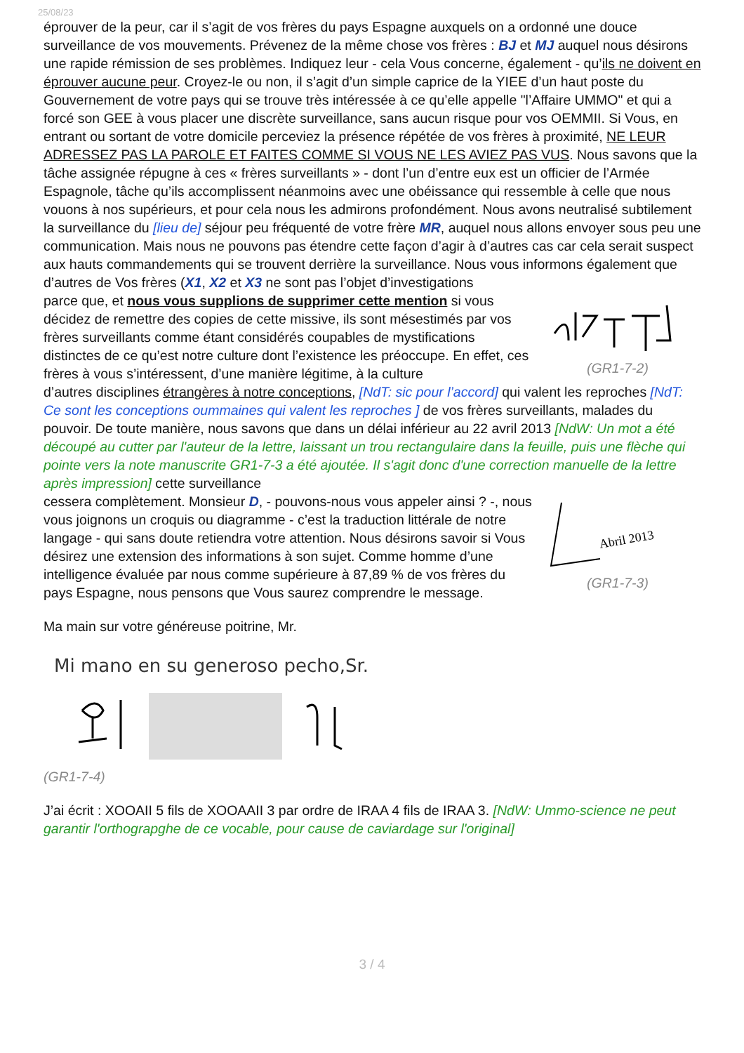25/08/23
éprouver de la peur, car il s’agit de vos frères du pays Espagne auxquels on a ordonné une douce surveillance de vos mouvements. Prévenez de la même chose vos frères : BJ et MJ auquel nous désirons une rapide rémission de ses problèmes. Indiquez leur - cela Vous concerne, également - qu’ils ne doivent en éprouver aucune peur. Croyez-le ou non, il s’agit d’un simple caprice de la YIEE d’un haut poste du Gouvernement de votre pays qui se trouve très intéressée à ce qu’elle appelle "l’Affaire UMMO" et qui a forcé son GEE à vous placer une discrète surveillance, sans aucun risque pour vos OEMMII. Si Vous, en entrant ou sortant de votre domicile perceviez la présence répétée de vos frères à proximité, NE LEUR ADRESSEZ PAS LA PAROLE ET FAITES COMME SI VOUS NE LES AVIEZ PAS VUS. Nous savons que la tâche assignée répugne à ces « frères surveillants » - dont l’un d’entre eux est un officier de l’Armée Espagnole, tâche qu’ils accomplissent néanmoins avec une obéissance qui ressemble à celle que nous vouons à nos supérieurs, et pour cela nous les admirons profondément. Nous avons neutralisé subtilement la surveillance du [lieu de] séjour peu fréquenté de votre frère MR, auquel nous allons envoyer sous peu une communication. Mais nous ne pouvons pas étendre cette façon d’agir à d’autres cas car cela serait suspect aux hauts commandements qui se trouvent derrière la surveillance. Nous vous informons également que d’autres de Vos frères (X1, X2 et X3 ne sont pas l’objet d’investigations
parce que, et nous vous supplions de supprimer cette mention si vous décidez de remettre des copies de cette missive, ils sont mésestimés par vos frères surveillants comme étant considérés coupables de mystifications distinctes de ce qu’est notre culture dont l’existence les préoccupe. En effet, ces frères à vous s’intéressent, d’une manière légitime, à la culture
(GR1-7-2)
d’autres disciplines étrangères à notre conceptions, [NdT: sic pour l’accord] qui valent les reproches [NdT: Ce sont les conceptions oummaines qui valent les reproches ] de vos frères surveillants, malades du pouvoir. De toute manière, nous savons que dans un délai inférieur au 22 avril 2013 [NdW: Un mot a été découpé au cutter par l'auteur de la lettre, laissant un trou rectangulaire dans la feuille, puis une flèche qui pointe vers la note manuscrite GR1-7-3 a été ajoutée. Il s'agit donc d'une correction manuelle de la lettre après impression] cette surveillance
cessera complètement. Monsieur D, - pouvons-nous vous appeler ainsi ? -, nous vous joignons un croquis ou diagramme - c’est la traduction littérale de notre langage - qui sans doute retiendra votre attention. Nous désirons savoir si Vous désirez une extension des informations à son sujet. Comme homme d’une intelligence évaluée par nous comme supérieure à 87,89 % de vos frères du pays Espagne, nous pensons que Vous saurez comprendre le message.
Abril 2013
(GR1-7-3)
Ma main sur votre généreuse poitrine, Mr.
Mi mano en su generoso pecho,Sr.
(GR1-7-4)
J’ai écrit : XOOAII 5 fils de XOOAAII 3 par ordre de IRAA 4 fils de IRAA 3. [NdW: Ummo-science ne peut garantir l'orthograpghe de ce vocable, pour cause de caviardage sur l'original]
3 / 4